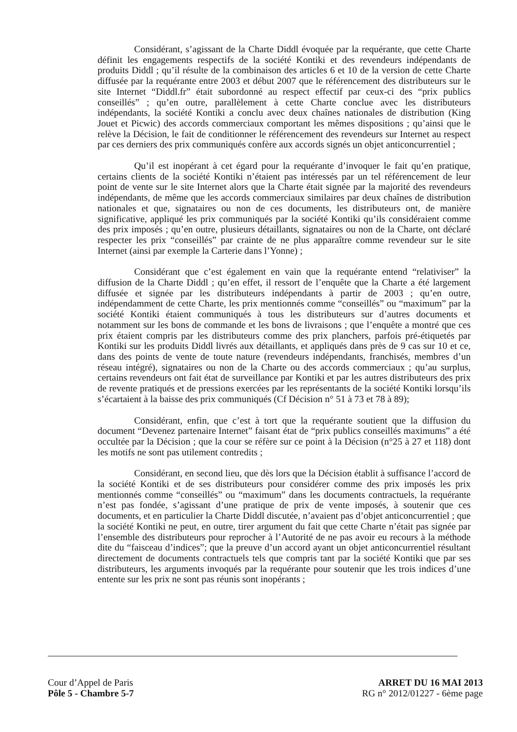Considérant, s’agissant de la Charte Diddl évoquée par la requérante, que cette Charte définit les engagements respectifs de la société Kontiki et des revendeurs indépendants de produits Diddl ; qu’il résulte de la combinaison des articles 6 et 10 de la version de cette Charte diffusée par la requérante entre 2003 et début 2007 que le référencement des distributeurs sur le site Internet “Diddl.fr” était subordonné au respect effectif par ceux-ci des “prix publics conseillés” ; qu’en outre, parallèlement à cette Charte conclue avec les distributeurs indépendants, la société Kontiki a conclu avec deux chaînes nationales de distribution (King Jouet et Picwic) des accords commerciaux comportant les mêmes dispositions ; qu’ainsi que le relève la Décision, le fait de conditionner le référencement des revendeurs sur Internet au respect par ces derniers des prix communiqués confère aux accords signés un objet anticoncurrentiel ;
Qu’il est inopérant à cet égard pour la requérante d’invoquer le fait qu’en pratique, certains clients de la société Kontiki n’étaient pas intéressés par un tel référencement de leur point de vente sur le site Internet alors que la Charte était signée par la majorité des revendeurs indépendants, de même que les accords commerciaux similaires par deux chaînes de distribution nationales et que, signataires ou non de ces documents, les distributeurs ont, de manière significative, appliqué les prix communiqués par la société Kontiki qu’ils considéraient comme des prix imposés ; qu’en outre, plusieurs détaillants, signataires ou non de la Charte, ont déclaré respecter les prix “conseillés” par crainte de ne plus apparaître comme revendeur sur le site Internet (ainsi par exemple la Carterie dans l’Yonne) ;
Considérant que c’est également en vain que la requérante entend “relativiser” la diffusion de la Charte Diddl ; qu’en effet, il ressort de l’enquête que la Charte a été largement diffusée et signée par les distributeurs indépendants à partir de 2003 ; qu’en outre, indépendamment de cette Charte, les prix mentionnés comme “conseillés” ou “maximum” par la société Kontiki étaient communiqués à tous les distributeurs sur d’autres documents et notamment sur les bons de commande et les bons de livraisons ; que l’enquête a montré que ces prix étaient compris par les distributeurs comme des prix planchers, parfois pré-étiquetés par Kontiki sur les produits Diddl livrés aux détaillants, et appliqués dans près de 9 cas sur 10 et ce, dans des points de vente de toute nature (revendeurs indépendants, franchisés, membres d’un réseau intégré), signataires ou non de la Charte ou des accords commerciaux ; qu’au surplus, certains revendeurs ont fait état de surveillance par Kontiki et par les autres distributeurs des prix de revente pratiqués et de pressions exercées par les représentants de la société Kontiki lorsqu’ils s’écartaient à la baisse des prix communiqués (Cf Décision n° 51 à 73 et 78 à 89);
Considérant, enfin, que c’est à tort que la requérante soutient que la diffusion du document “Devenez partenaire Internet” faisant état de “prix publics conseillés maximums” a été occultée par la Décision ; que la cour se réfère sur ce point à la Décision (n°25 à 27 et 118) dont les motifs ne sont pas utilement contredits ;
Considérant, en second lieu, que dès lors que la Décision établit à suffisance l’accord de la société Kontiki et de ses distributeurs pour considérer comme des prix imposés les prix mentionnés comme “conseillés” ou “maximum” dans les documents contractuels, la requérante n’est pas fondée, s’agissant d’une pratique de prix de vente imposés, à soutenir que ces documents, et en particulier la Charte Diddl discutée, n’avaient pas d’objet anticoncurrentiel ; que la société Kontiki ne peut, en outre, tirer argument du fait que cette Charte n’était pas signée par l’ensemble des distributeurs pour reprocher à l’Autorité de ne pas avoir eu recours à la méthode dite du “faisceau d’indices”; que la preuve d’un accord ayant un objet anticoncurrentiel résultant directement de documents contractuels tels que compris tant par la société Kontiki que par ses distributeurs, les arguments invoqués par la requérante pour soutenir que les trois indices d’une entente sur les prix ne sont pas réunis sont inopérants ;
Cour d’Appel de Paris
Pôle 5 - Chambre 5-7
ARRET DU 16 MAI 2013
RG n° 2012/01227 - 6ème page